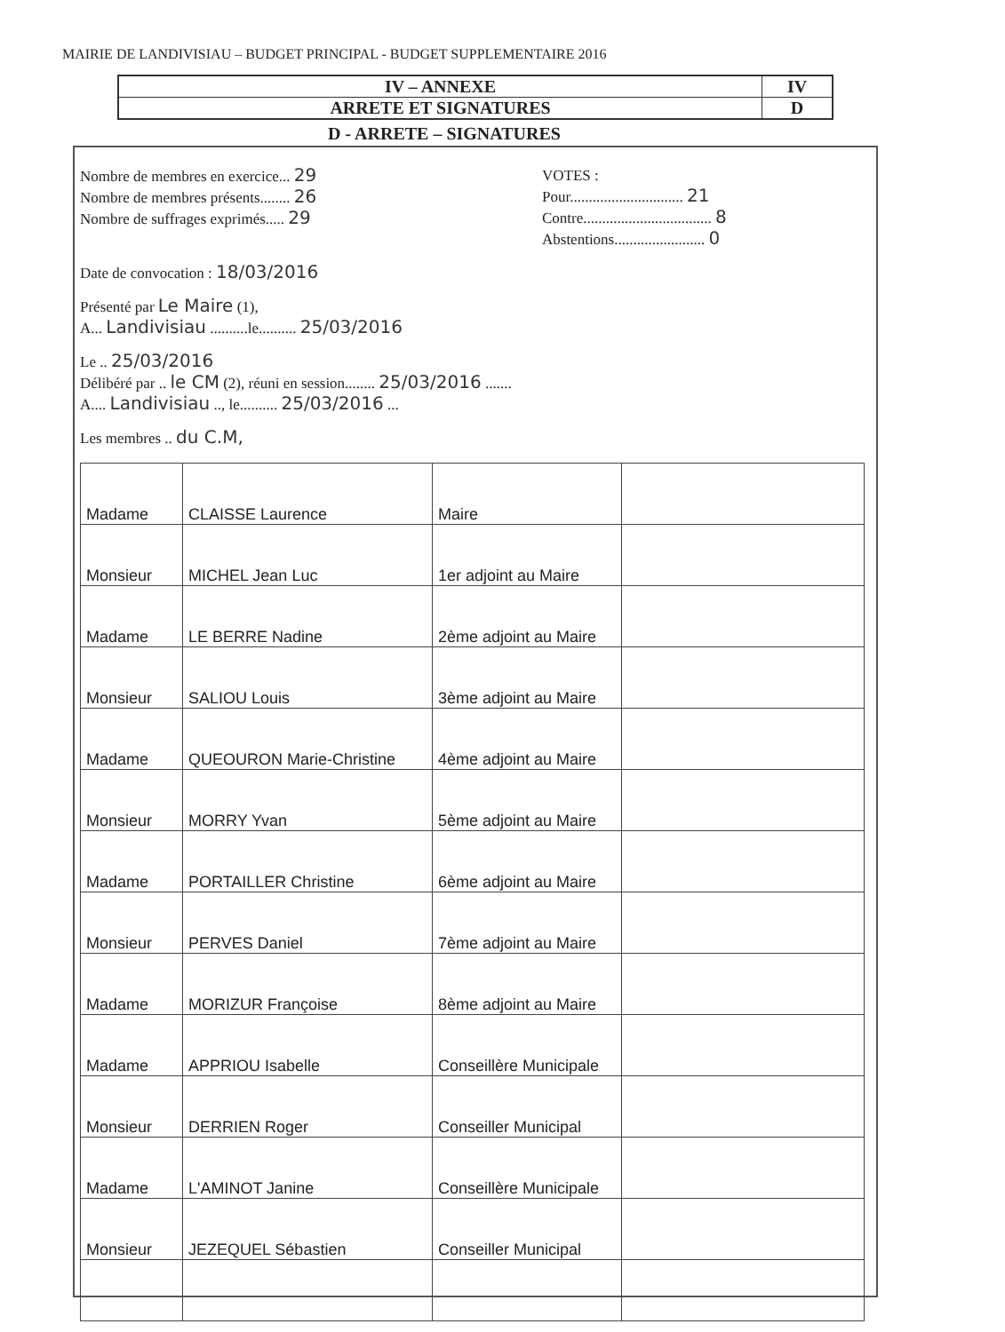MAIRIE DE LANDIVISIAU – BUDGET PRINCIPAL - BUDGET SUPPLEMENTAIRE 2016
| IV – ANNEXE | IV |
| ARRETE ET SIGNATURES | D |
D - ARRETE – SIGNATURES
Nombre de membres en exercice... 29
Nombre de membres présents........ 26
Nombre de suffrages exprimés..... 29
VOTES :
Pour.............................. 21
Contre.................................. 8
Abstentions........................ 0
Date de convocation : 18/03/2016
Présenté par Le Maire (1),
A... Landivisiau ..........le.......... 25/03/2016
Le .. 25/03/2016
Délibéré par .. le CM (2), réuni en session........ 25/03/2016 .......
A.... Landivisiau .., le.......... 25/03/2016 ...
Les membres .. du C.M,
| Madame | CLAISSE Laurence | Maire | |
| Monsieur | MICHEL Jean Luc | 1er adjoint au Maire | |
| Madame | LE BERRE Nadine | 2ème adjoint au Maire | |
| Monsieur | SALIOU Louis | 3ème adjoint au Maire | |
| Madame | QUEOURON Marie-Christine | 4ème adjoint au Maire | |
| Monsieur | MORRY Yvan | 5ème adjoint au Maire | |
| Madame | PORTAILLER Christine | 6ème adjoint au Maire | |
| Monsieur | PERVES Daniel | 7ème adjoint au Maire | |
| Madame | MORIZUR Françoise | 8ème adjoint au Maire | |
| Madame | APPRIOU Isabelle | Conseillère Municipale | |
| Monsieur | DERRIEN Roger | Conseiller Municipal | |
| Madame | L'AMINOT Janine | Conseillère Municipale | |
| Monsieur | JEZEQUEL Sébastien | Conseiller Municipal | |